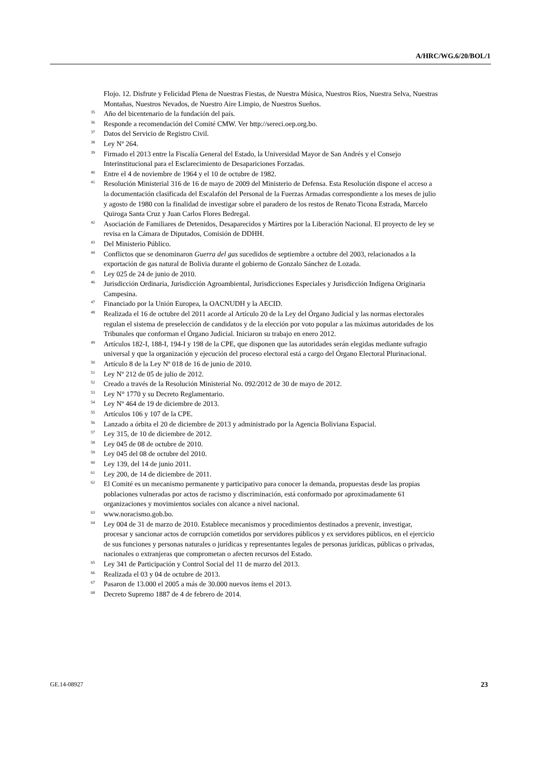A/HRC/WG.6/20/BOL/1
Flojo. 12. Disfrute y Felicidad Plena de Nuestras Fiestas, de Nuestra Música, Nuestros Ríos, Nuestra Selva, Nuestras Montañas, Nuestros Nevados, de Nuestro Aire Limpio, de Nuestros Sueños.
<sup>35</sup> Año del bicentenario de la fundación del país.
<sup>36</sup> Responde a recomendación del Comité CMW. Ver http://sereci.oep.org.bo.
<sup>37</sup> Datos del Servicio de Registro Civil.
<sup>38</sup> Ley Nº 264.
<sup>39</sup> Firmado el 2013 entre la Fiscalía General del Estado, la Universidad Mayor de San Andrés y el Consejo Interinstitucional para el Esclarecimiento de Desapariciones Forzadas.
<sup>40</sup> Entre el 4 de noviembre de 1964 y el 10 de octubre de 1982.
<sup>41</sup> Resolución Ministerial 316 de 16 de mayo de 2009 del Ministerio de Defensa. Esta Resolución dispone el acceso a la documentación clasificada del Escalafón del Personal de la Fuerzas Armadas correspondiente a los meses de julio y agosto de 1980 con la finalidad de investigar sobre el paradero de los restos de Renato Ticona Estrada, Marcelo Quiroga Santa Cruz y Juan Carlos Flores Bedregal.
<sup>42</sup> Asociación de Familiares de Detenidos, Desaparecidos y Mártires por la Liberación Nacional. El proyecto de ley se revisa en la Cámara de Diputados, Comisión de DDHH.
<sup>43</sup> Del Ministerio Público.
<sup>44</sup> Conflictos que se denominaron Guerra del gas sucedidos de septiembre a octubre del 2003, relacionados a la exportación de gas natural de Bolivia durante el gobierno de Gonzalo Sánchez de Lozada.
<sup>45</sup> Ley 025 de 24 de junio de 2010.
<sup>46</sup> Jurisdicción Ordinaria, Jurisdicción Agroambiental, Jurisdicciones Especiales y Jurisdicción Indígena Originaria Campesina.
<sup>47</sup> Financiado por la Unión Europea, la OACNUDH y la AECID.
<sup>48</sup> Realizada el 16 de octubre del 2011 acorde al Artículo 20 de la Ley del Órgano Judicial y las normas electorales regulan el sistema de preselección de candidatos y de la elección por voto popular a las máximas autoridades de los Tribunales que conforman el Órgano Judicial. Iniciaron su trabajo en enero 2012.
<sup>49</sup> Artículos 182-I, 188-I, 194-I y 198 de la CPE, que disponen que las autoridades serán elegidas mediante sufragio universal y que la organización y ejecución del proceso electoral está a cargo del Órgano Electoral Plurinacional.
<sup>50</sup> Artículo 8 de la Ley Nº 018 de 16 de junio de 2010.
<sup>51</sup> Ley Nº 212 de 05 de julio de 2012.
<sup>52</sup> Creado a través de la Resolución Ministerial No. 092/2012 de 30 de mayo de 2012.
<sup>53</sup> Ley N° 1770 y su Decreto Reglamentario.
<sup>54</sup> Ley Nº 464 de 19 de diciembre de 2013.
<sup>55</sup> Artículos 106 y 107 de la CPE.
<sup>56</sup> Lanzado a órbita el 20 de diciembre de 2013 y administrado por la Agencia Boliviana Espacial.
<sup>57</sup> Ley 315, de 10 de diciembre de 2012.
<sup>58</sup> Ley 045 de 08 de octubre de 2010.
<sup>59</sup> Ley 045 del 08 de octubre del 2010.
<sup>60</sup> Ley 139, del 14 de junio 2011.
<sup>61</sup> Ley 200, de 14 de diciembre de 2011.
<sup>62</sup> El Comité es un mecanismo permanente y participativo para conocer la demanda, propuestas desde las propias poblaciones vulneradas por actos de racismo y discriminación, está conformado por aproximadamente 61 organizaciones y movimientos sociales con alcance a nivel nacional.
<sup>63</sup> www.noracismo.gob.bo.
<sup>64</sup> Ley 004 de 31 de marzo de 2010. Establece mecanismos y procedimientos destinados a prevenir, investigar, procesar y sancionar actos de corrupción cometidos por servidores públicos y ex servidores públicos, en el ejercicio de sus funciones y personas naturales o jurídicas y representantes legales de personas jurídicas, públicas o privadas, nacionales o extranjeras que comprometan o afecten recursos del Estado.
<sup>65</sup> Ley 341 de Participación y Control Social del 11 de marzo del 2013.
<sup>66</sup> Realizada el 03 y 04 de octubre de 2013.
<sup>67</sup> Pasaron de 13.000 el 2005 a más de 30.000 nuevos ítems el 2013.
<sup>68</sup> Decreto Supremo 1887 de 4 de febrero de 2014.
GE.14-08927 23